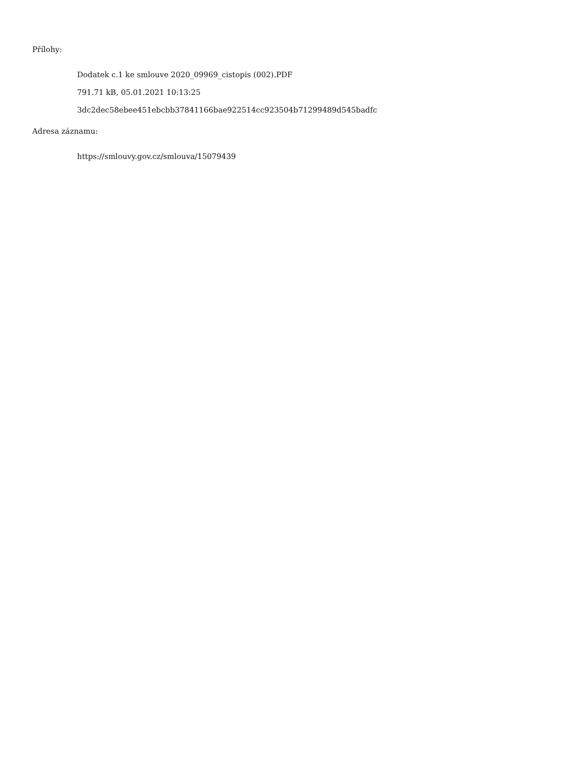Přílohy:
Dodatek c.1 ke smlouve 2020_09969_cistopis (002).PDF
791.71 kB, 05.01.2021 10:13:25
3dc2dec58ebee451ebcbb37841166bae922514cc923504b71299489d545badfc
Adresa záznamu:
https://smlouvy.gov.cz/smlouva/15079439